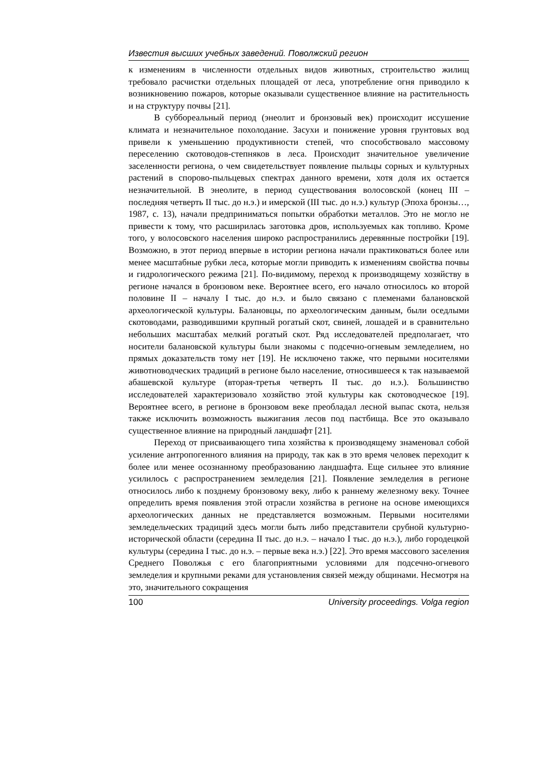Известия высших учебных заведений. Поволжский регион
к изменениям в численности отдельных видов животных, строительство жилищ требовало расчистки отдельных площадей от леса, употребление огня приводило к возникновению пожаров, которые оказывали существенное влияние на растительность и на структуру почвы [21].
В суббореальный период (энеолит и бронзовый век) происходит иссушение климата и незначительное похолодание. Засухи и понижение уровня грунтовых вод привели к уменьшению продуктивности степей, что способствовало массовому переселению скотоводов-степняков в леса. Происходит значительное увеличение заселенности региона, о чем свидетельствует появление пыльцы сорных и культурных растений в спорово-пыльцевых спектрах данного времени, хотя доля их остается незначительной. В энеолите, в период существования волосовской (конец III – последняя четверть II тыс. до н.э.) и имерской (III тыс. до н.э.) культур (Эпоха бронзы…, 1987, с. 13), начали предприниматься попытки обработки металлов. Это не могло не привести к тому, что расширилась заготовка дров, используемых как топливо. Кроме того, у волосовского населения широко распространились деревянные постройки [19]. Возможно, в этот период впервые в истории региона начали практиковаться более или менее масштабные рубки леса, которые могли приводить к изменениям свойства почвы и гидрологического режима [21]. По-видимому, переход к производящему хозяйству в регионе начался в бронзовом веке. Вероятнее всего, его начало относилось ко второй половине II – началу I тыс. до н.э. и было связано с племенами балановской археологической культуры. Балановцы, по археологическим данным, были оседлыми скотоводами, разводившими крупный рогатый скот, свиней, лошадей и в сравнительно небольших масштабах мелкий рогатый скот. Ряд исследователей предполагает, что носители балановской культуры были знакомы с подсечно-огневым земледелием, но прямых доказательств тому нет [19]. Не исключено также, что первыми носителями животноводческих традиций в регионе было население, относившееся к так называемой абашевской культуре (вторая-третья четверть II тыс. до н.э.). Большинство исследователей характеризовало хозяйство этой культуры как скотоводческое [19]. Вероятнее всего, в регионе в бронзовом веке преобладал лесной выпас скота, нельзя также исключить возможность выжигания лесов под пастбища. Все это оказывало существенное влияние на природный ландшафт [21].
Переход от присваивающего типа хозяйства к производящему знаменовал собой усиление антропогенного влияния на природу, так как в это время человек переходит к более или менее осознанному преобразованию ландшафта. Еще сильнее это влияние усилилось с распространением земледелия [21]. Появление земледелия в регионе относилось либо к позднему бронзовому веку, либо к раннему железному веку. Точнее определить время появления этой отрасли хозяйства в регионе на основе имеющихся археологических данных не представляется возможным. Первыми носителями земледельческих традиций здесь могли быть либо представители срубной культурно-исторической области (середина II тыс. до н.э. – начало I тыс. до н.э.), либо городецкой культуры (середина I тыс. до н.э. – первые века н.э.) [22]. Это время массового заселения Среднего Поволжья с его благоприятными условиями для подсечно-огневого земледелия и крупными реками для установления связей между общинами. Несмотря на это, значительного сокращения
100 University proceedings. Volga region